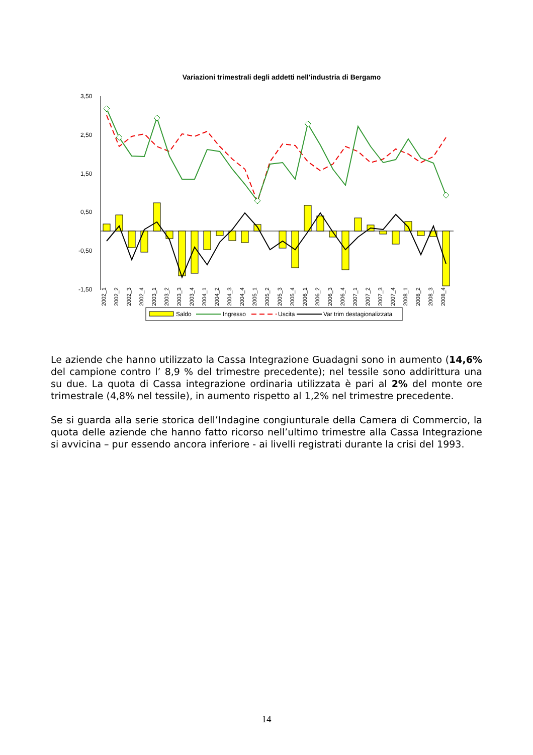Variazioni trimestrali degli addetti nell'industria di Bergamo
3,50
2,50
1,50
0,50
-0,50
-1,50
Saldo
Ingresso
Uscita
Var trim destagionalizzata
2002_1 2002_2 2002_3 2002_4 2003_1 2003_2 2003_3 2003_4 2004_1 2004_2 2004_3 2004_4 2005_1 2005_2 2005_3 2005_4 2006_1 2006_2 2006_3 2006_4 2007_1 2007_2 2007_3 2007_4 2008_1 2008_2 2008_3 2008_4
Le aziende che hanno utilizzato la Cassa Integrazione Guadagni sono in aumento (14,6% del campione contro l’ 8,9 % del trimestre precedente); nel tessile sono addirittura una su due. La quota di Cassa integrazione ordinaria utilizzata è pari al 2% del monte ore trimestrale (4,8% nel tessile), in aumento rispetto al 1,2% nel trimestre precedente.
Se si guarda alla serie storica dell’Indagine congiunturale della Camera di Commercio, la quota delle aziende che hanno fatto ricorso nell’ultimo trimestre alla Cassa Integrazione si avvicina – pur essendo ancora inferiore - ai livelli registrati durante la crisi del 1993.
14